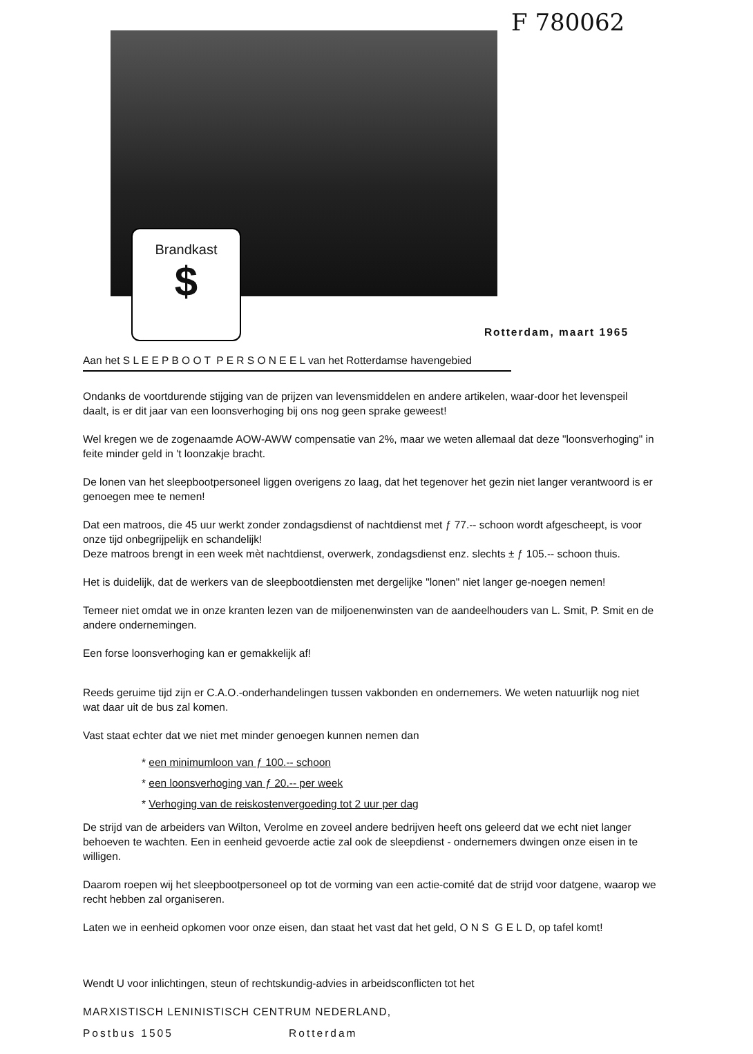F 780062
Brandkast
$
Rotterdam, maart 1965
Aan het S L E E P B O O T P E R S O N E E L van het Rotterdamse havengebied
Ondanks de voortdurende stijging van de prijzen van levensmiddelen en andere artikelen, waar-door het levenspeil daalt, is er dit jaar van een loonsverhoging bij ons nog geen sprake geweest!
Wel kregen we de zogenaamde AOW-AWW compensatie van 2%, maar we weten allemaal dat deze "loonsverhoging" in feite minder geld in 't loonzakje bracht.
De lonen van het sleepbootpersoneel liggen overigens zo laag, dat het tegenover het gezin niet langer verantwoord is er genoegen mee te nemen!
Dat een matroos, die 45 uur werkt zonder zondagsdienst of nachtdienst met ƒ 77.-- schoon wordt afgescheept, is voor onze tijd onbegrijpelijk en schandelijk!
Deze matroos brengt in een week mèt nachtdienst, overwerk, zondagsdienst enz. slechts ± ƒ 105.-- schoon thuis.
Het is duidelijk, dat de werkers van de sleepbootdiensten met dergelijke "lonen" niet langer ge-noegen nemen!
Temeer niet omdat we in onze kranten lezen van de miljoenenwinsten van de aandeelhouders van L. Smit, P. Smit en de andere ondernemingen.
Een forse loonsverhoging kan er gemakkelijk af!
Reeds geruime tijd zijn er C.A.O.-onderhandelingen tussen vakbonden en ondernemers. We weten natuurlijk nog niet wat daar uit de bus zal komen.
Vast staat echter dat we niet met minder genoegen kunnen nemen dan
* een minimumloon van ƒ 100.-- schoon
* een loonsverhoging van ƒ 20.-- per week
* Verhoging van de reiskostenvergoeding tot 2 uur per dag
De strijd van de arbeiders van Wilton, Verolme en zoveel andere bedrijven heeft ons geleerd dat we echt niet langer behoeven te wachten. Een in eenheid gevoerde actie zal ook de sleepdienst - ondernemers dwingen onze eisen in te willigen.
Daarom roepen wij het sleepbootpersoneel op tot de vorming van een actie-comité dat de strijd voor datgene, waarop we recht hebben zal organiseren.
Laten we in eenheid opkomen voor onze eisen, dan staat het vast dat het geld, O N S G E L D, op tafel komt!
Wendt U voor inlichtingen, steun of rechtskundig-advies in arbeidsconflicten tot het
MARXISTISCH LENINISTISCH CENTRUM NEDERLAND,
Postbus 1505 Rotterdam